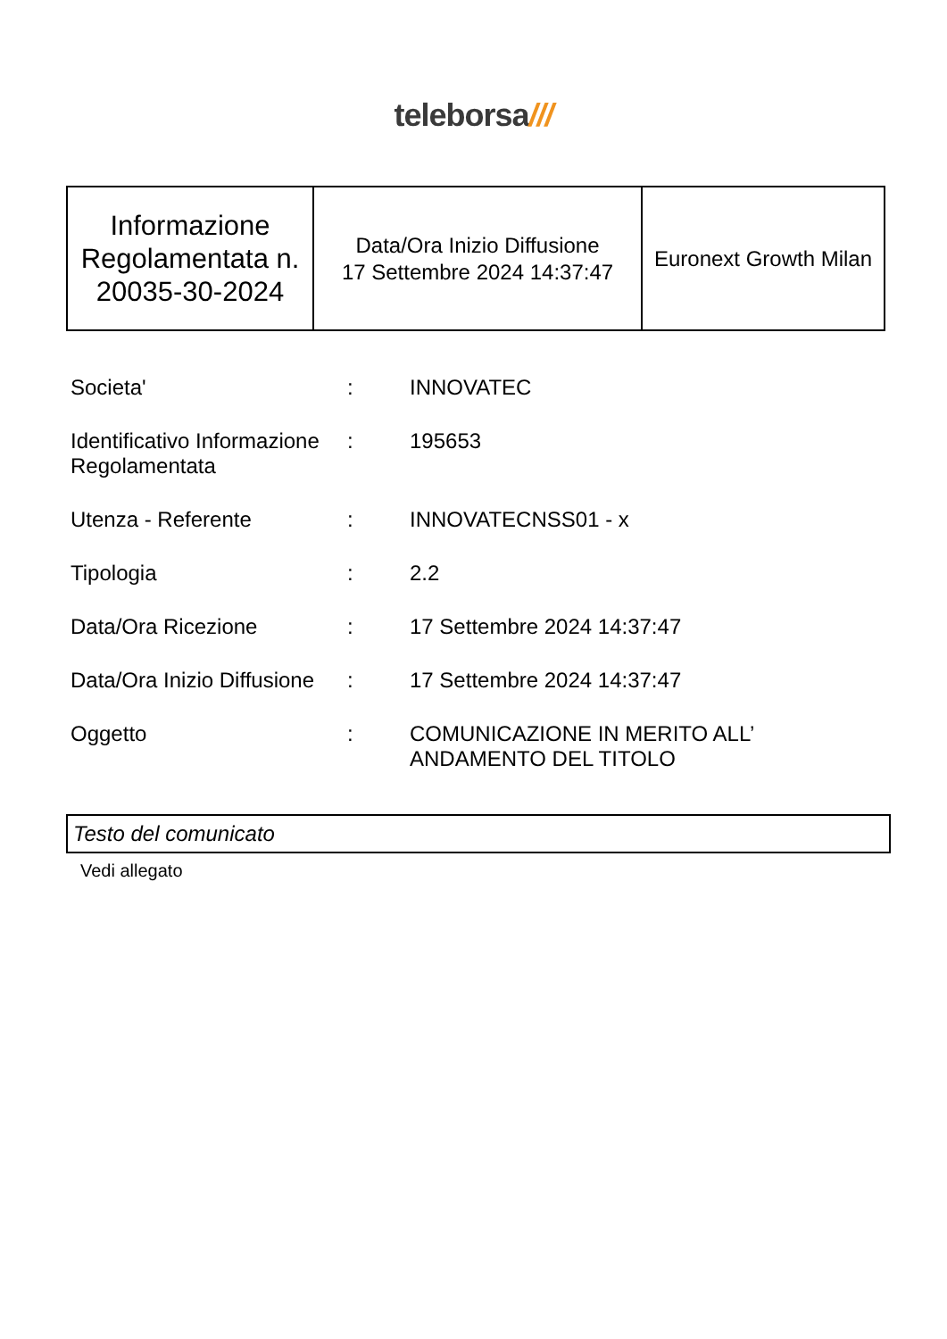teleborsa///
| Informazione Regolamentata n. 20035-30-2024 | Data/Ora Inizio Diffusione 17 Settembre 2024 14:37:47 | Euronext Growth Milan |
| Societa' | : | INNOVATEC |
| Identificativo Informazione Regolamentata | : | 195653 |
| Utenza - Referente | : | INNOVATECNSS01 - x |
| Tipologia | : | 2.2 |
| Data/Ora Ricezione | : | 17 Settembre 2024 14:37:47 |
| Data/Ora Inizio Diffusione | : | 17 Settembre 2024 14:37:47 |
| Oggetto | : | COMUNICAZIONE IN MERITO ALL’ ANDAMENTO DEL TITOLO |
Testo del comunicato
Vedi allegato